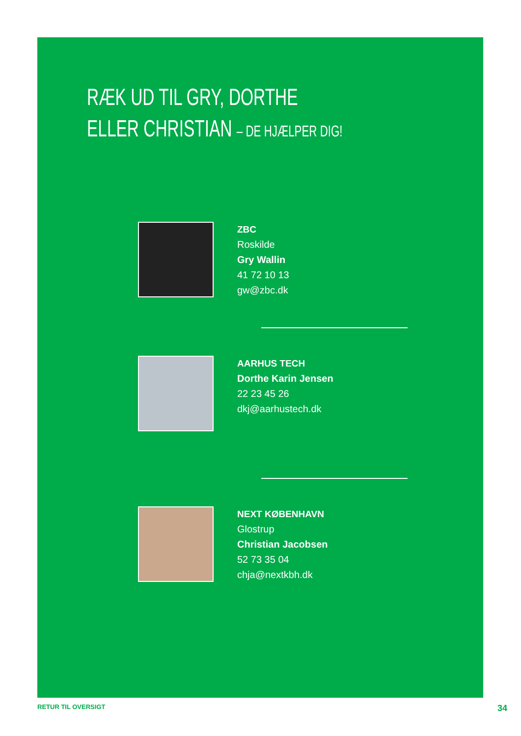RÆK UD TIL GRY, DORTHE
ELLER CHRISTIAN – DE HJÆLPER DIG!
ZBC
Roskilde
Gry Wallin
41 72 10 13
gw@zbc.dk
AARHUS TECH
Dorthe Karin Jensen
22 23 45 26
dkj@aarhustech.dk
NEXT KØBENHAVN
Glostrup
Christian Jacobsen
52 73 35 04
chja@nextkbh.dk
RETUR TIL OVERSIGT 34